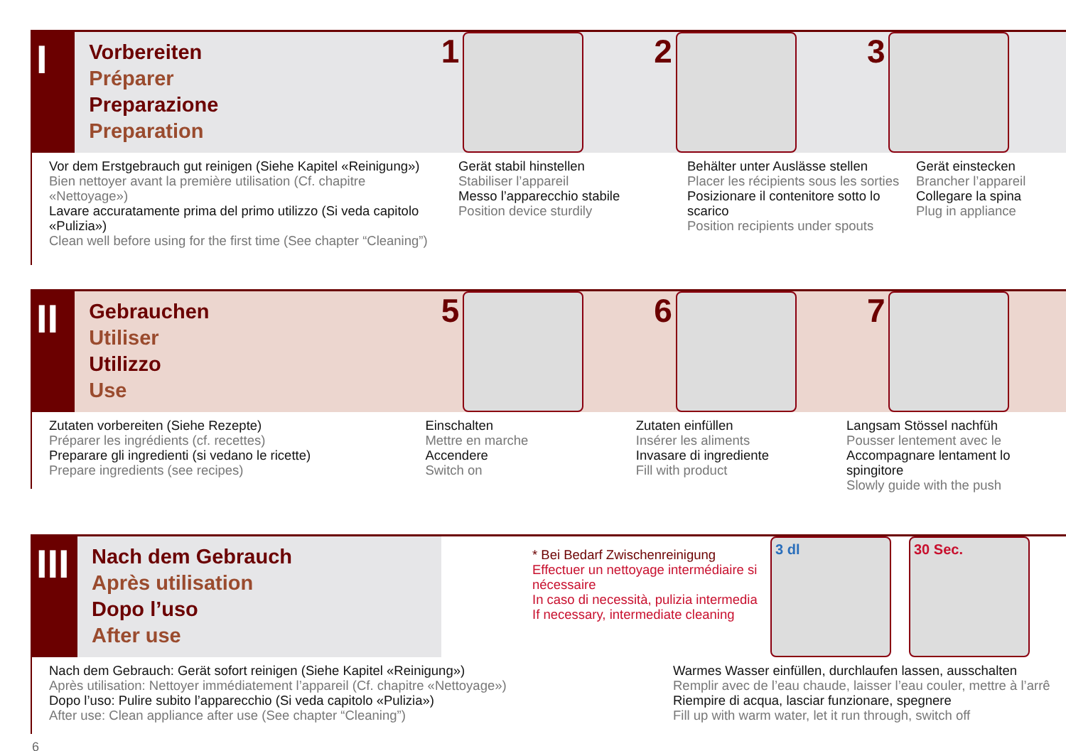I
Vorbereiten
Préparer
Preparazione
Preparation
1 2 3
Vor dem Erstgebrauch gut reinigen (Siehe Kapitel «Reinigung»)
Bien nettoyer avant la première utilisation (Cf. chapitre «Nettoyage»)
Lavare accuratamente prima del primo utilizzo (Si veda capitolo «Pulizia»)
Clean well before using for the first time (See chapter “Cleaning”)
Gerät stabil hinstellen
Stabiliser l’appareil
Messo l’apparecchio stabile
Position device sturdily
Behälter unter Auslässe stellen
Placer les récipients sous les sorties
Posizionare il contenitore sotto lo scarico
Position recipients under spouts
Gerät einstecken
Brancher l’appareil
Collegare la spina
Plug in appliance
II
Gebrauchen
Utiliser
Utilizzo
Use
5 6 7
Zutaten vorbereiten (Siehe Rezepte)
Préparer les ingrédients (cf. recettes)
Preparare gli ingredienti (si vedano le ricette)
Prepare ingredients (see recipes)
Einschalten
Mettre en marche
Accendere
Switch on
Zutaten einfüllen
Insérer les aliments
Invasare di ingrediente
Fill with product
Langsam Stössel nachfüh
Pousser lentement avec le
Accompagnare lentament lo spingitore
Slowly guide with the push
III
Nach dem Gebrauch
Après utilisation
Dopo l’uso
After use
* Bei Bedarf Zwischenreinigung
Effectuer un nettoyage intermédiaire si nécessaire
In caso di necessità, pulizia intermedia
If necessary, intermediate cleaning
3 dl 30 Sec.
Nach dem Gebrauch: Gerät sofort reinigen (Siehe Kapitel «Reinigung»)
Après utilisation: Nettoyer immédiatement l’appareil (Cf. chapitre «Nettoyage»)
Dopo l’uso: Pulire subito l’apparecchio (Si veda capitolo «Pulizia»)
After use: Clean appliance after use (See chapter “Cleaning”)
Warmes Wasser einfüllen, durchlaufen lassen, ausschalten
Remplir avec de l’eau chaude, laisser l’eau couler, mettre à l’arrê
Riempire di acqua, lasciar funzionare, spegnere
Fill up with warm water, let it run through, switch off
6